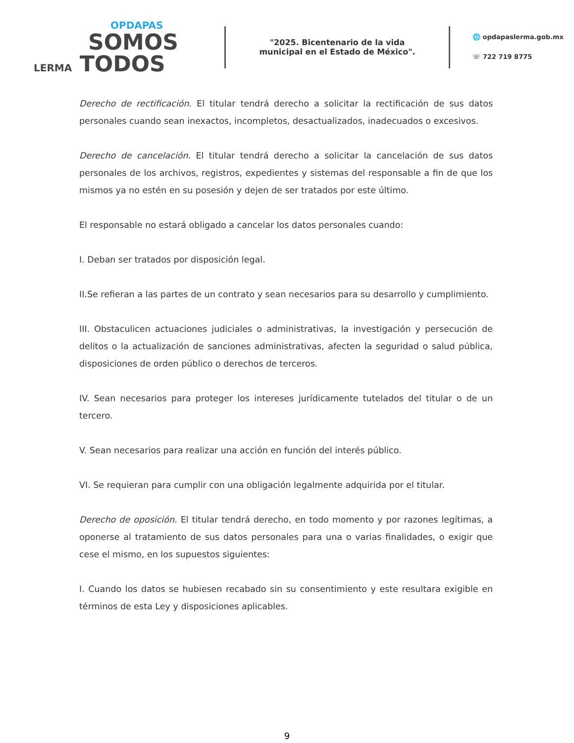OPDAPAS
SOMOS
LERMA TODOS
"2025. Bicentenario de la vida municipal en el Estado de México".
🌐 opdapaslerma.gob.mx
☏ 722 719 8775
Derecho de rectificación. El titular tendrá derecho a solicitar la rectificación de sus datos personales cuando sean inexactos, incompletos, desactualizados, inadecuados o excesivos.
Derecho de cancelación. El titular tendrá derecho a solicitar la cancelación de sus datos personales de los archivos, registros, expedientes y sistemas del responsable a fin de que los mismos ya no estén en su posesión y dejen de ser tratados por este último.
El responsable no estará obligado a cancelar los datos personales cuando:
I. Deban ser tratados por disposición legal.
II.Se refieran a las partes de un contrato y sean necesarios para su desarrollo y cumplimiento.
III. Obstaculicen actuaciones judiciales o administrativas, la investigación y persecución de delitos o la actualización de sanciones administrativas, afecten la seguridad o salud pública, disposiciones de orden público o derechos de terceros.
IV. Sean necesarios para proteger los intereses jurídicamente tutelados del titular o de un tercero.
V. Sean necesarios para realizar una acción en función del interés público.
VI. Se requieran para cumplir con una obligación legalmente adquirida por el titular.
Derecho de oposición. El titular tendrá derecho, en todo momento y por razones legítimas, a oponerse al tratamiento de sus datos personales para una o varias finalidades, o exigir que cese el mismo, en los supuestos siguientes:
I. Cuando los datos se hubiesen recabado sin su consentimiento y este resultara exigible en términos de esta Ley y disposiciones aplicables.
9